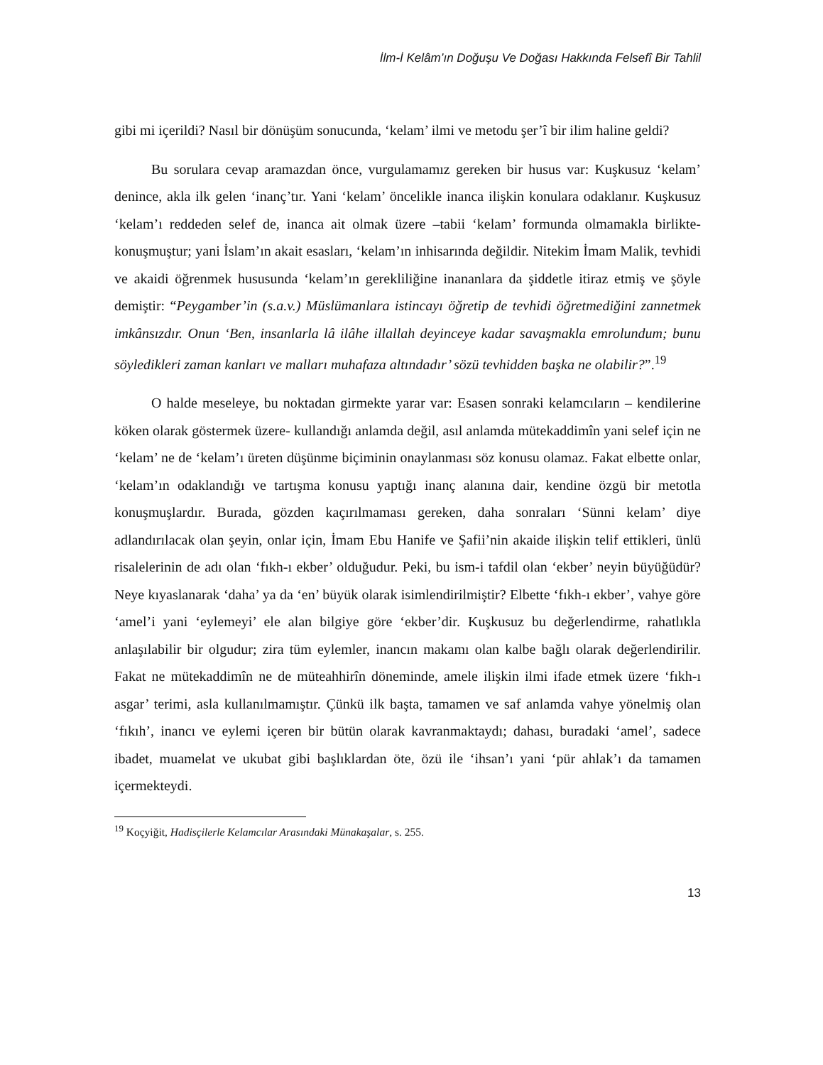İlm-İ Kelâm’ın Doğuşu Ve Doğası Hakkında Felsefî Bir Tahlil
gibi mi içerildi? Nasıl bir dönüşüm sonucunda, ‘kelam’ ilmi ve metodu şer’î bir ilim haline geldi?
Bu sorulara cevap aramazdan önce, vurgulamamız gereken bir husus var: Kuşkusuz ‘kelam’ denince, akla ilk gelen ‘inanç’tır. Yani ‘kelam’ öncelikle inanca ilişkin konulara odaklanır. Kuşkusuz ‘kelam’ı reddeden selef de, inanca ait olmak üzere –tabii ‘kelam’ formunda olmamakla birlikte- konuşmuştur; yani İslam’ın akait esasları, ‘kelam’ın inhisarında değildir. Nitekim İmam Malik, tevhidi ve akaidi öğrenmek hususunda ‘kelam’ın gerekliliğine inananlara da şiddetle itiraz etmiş ve şöyle demiştir: “Peygamber’in (s.a.v.) Müslümanlara istincayı öğretip de tevhidi öğretmediğini zannetmek imkânsızdır. Onun ‘Ben, insanlarla lâ ilâhe illallah deyinceye kadar savaşmakla emrolundum; bunu söyledikleri zaman kanları ve malları muhafaza altındadır’ sözü tevhidden başka ne olabilir?”.<sup>19</sup>
O halde meseleye, bu noktadan girmekte yarar var: Esasen sonraki kelamcıların – kendilerine köken olarak göstermek üzere- kullandığı anlamda değil, asıl anlamda mütekaddimîn yani selef için ne ‘kelam’ ne de ‘kelam’ı üreten düşünme biçiminin onaylanması söz konusu olamaz. Fakat elbette onlar, ‘kelam’ın odaklandığı ve tartışma konusu yaptığı inanç alanına dair, kendine özgü bir metotla konuşmuşlardır. Burada, gözden kaçırılmaması gereken, daha sonraları ‘Sünni kelam’ diye adlandırılacak olan şeyin, onlar için, İmam Ebu Hanife ve Şafii’nin akaide ilişkin telif ettikleri, ünlü risalelerinin de adı olan ‘fıkh-ı ekber’ olduğudur. Peki, bu ism-i tafdil olan ‘ekber’ neyin büyüğüdür? Neye kıyaslanarak ‘daha’ ya da ‘en’ büyük olarak isimlendirilmiştir? Elbette ‘fıkh-ı ekber’, vahye göre ‘amel’i yani ‘eylemeyi’ ele alan bilgiye göre ‘ekber’dir. Kuşkusuz bu değerlendirme, rahatlıkla anlaşılabilir bir olgudur; zira tüm eylemler, inancın makamı olan kalbe bağlı olarak değerlendirilir. Fakat ne mütekaddimîn ne de müteahhirîn döneminde, amele ilişkin ilmi ifade etmek üzere ‘fıkh-ı asgar’ terimi, asla kullanılmamıştır. Çünkü ilk başta, tamamen ve saf anlamda vahye yönelmiş olan ‘fıkıh’, inancı ve eylemi içeren bir bütün olarak kavranmaktaydı; dahası, buradaki ‘amel’, sadece ibadet, muamelat ve ukubat gibi başlıklardan öte, özü ile ‘ihsan’ı yani ‘pür ahlak’ı da tamamen içermekteydi.
<sup>19</sup> Koçyiğit, Hadisçilerle Kelamcılar Arasındaki Münakaşalar, s. 255.
13